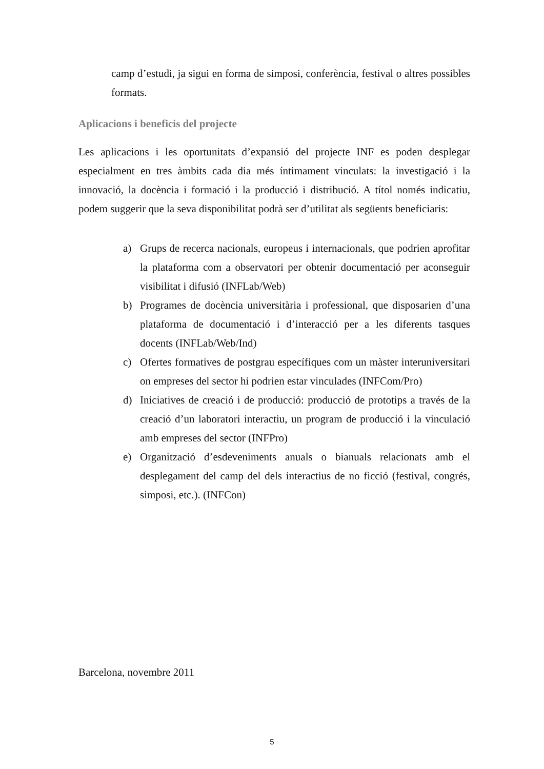camp d’estudi, ja sigui en forma de simposi, conferència, festival o altres possibles formats.
Aplicacions i beneficis del projecte
Les aplicacions i les oportunitats d’expansió del projecte INF es poden desplegar especialment en tres àmbits cada dia més íntimament vinculats: la investigació i la innovació, la docència i formació i la producció i distribució. A títol només indicatiu, podem suggerir que la seva disponibilitat podrà ser d’utilitat als següents beneficiaris:
a) Grups de recerca nacionals, europeus i internacionals, que podrien aprofitar la plataforma com a observatori per obtenir documentació per aconseguir visibilitat i difusió (INFLab/Web)
b) Programes de docència universitària i professional, que disposarien d’una plataforma de documentació i d’interacció per a les diferents tasques docents (INFLab/Web/Ind)
c) Ofertes formatives de postgrau específiques com un màster interuniversitari on empreses del sector hi podrien estar vinculades (INFCom/Pro)
d) Iniciatives de creació i de producció: producció de prototips a través de la creació d’un laboratori interactiu, un program de producció i la vinculació amb empreses del sector (INFPro)
e) Organització d’esdeveniments anuals o bianuals relacionats amb el desplegament del camp del dels interactius de no ficció (festival, congrés, simposi, etc.). (INFCon)
Barcelona, novembre 2011
5